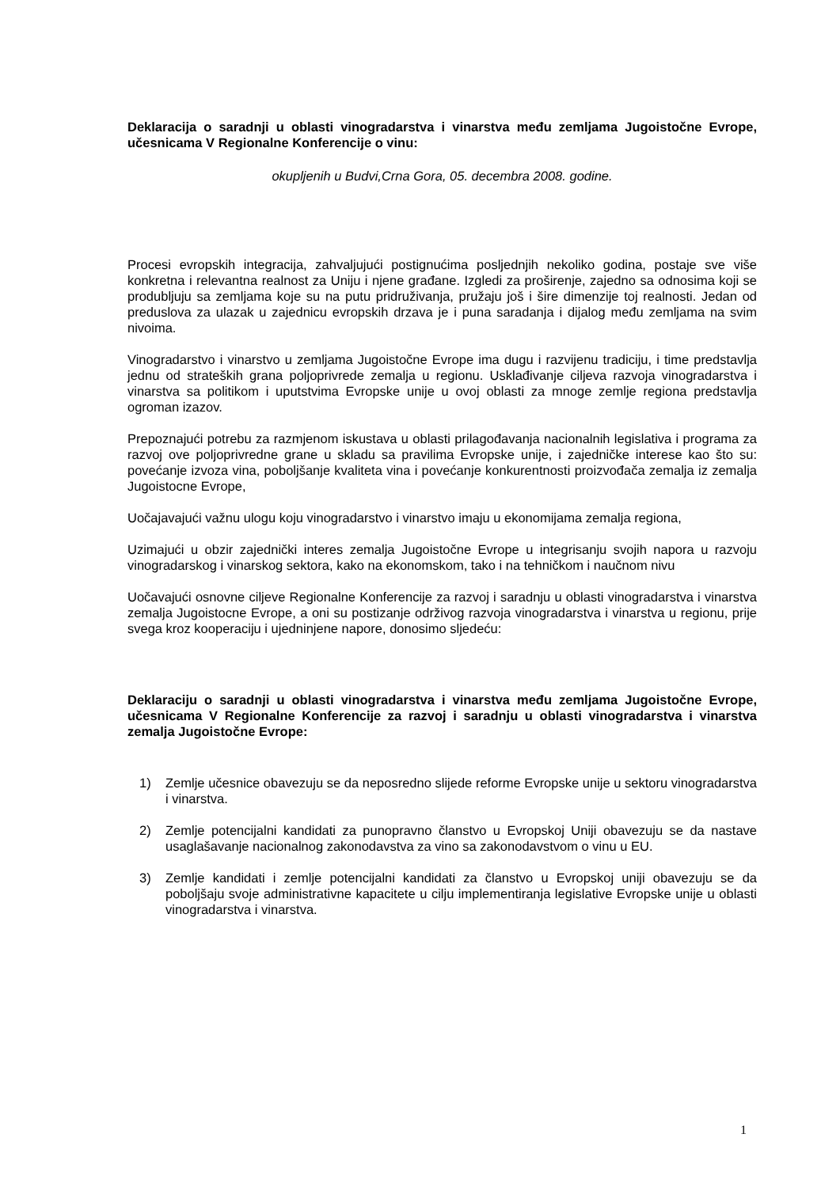Deklaracija o saradnji u oblasti vinogradarstva i vinarstva među zemljama Jugoistočne Evrope, učesnicama V Regionalne Konferencije o vinu:
okupljenih u Budvi,Crna Gora, 05. decembra 2008. godine.
Procesi evropskih integracija, zahvaljujući postignućima posljednjih nekoliko godina, postaje sve više konkretna i relevantna realnost za Uniju i njene građane. Izgledi za proširenje, zajedno sa odnosima koji se produbljuju sa zemljama koje su na putu pridruživanja, pružaju još i šire dimenzije toj realnosti. Jedan od preduslova za ulazak u zajednicu evropskih drzava je i puna saradanja i dijalog među zemljama na svim nivoima.
Vinogradarstvo i vinarstvo u zemljama Jugoistočne Evrope ima dugu i razvijenu tradiciju, i time predstavlja jednu od strateških grana poljoprivrede zemalja u regionu. Usklađivanje ciljeva razvoja vinogradarstva i vinarstva sa politikom i uputstvima Evropske unije u ovoj oblasti za mnoge zemlje regiona predstavlja ogroman izazov.
Prepoznajući potrebu za razmjenom iskustava u oblasti prilagođavanja nacionalnih legislativa i programa za razvoj ove poljoprivredne grane u skladu sa pravilima Evropske unije, i zajedničke interese kao što su: povećanje izvoza vina, poboljšanje kvaliteta vina i povećanje konkurentnosti proizvođača zemalja iz zemalja Jugoistocne Evrope,
Uočajavajući važnu ulogu koju vinogradarstvo i vinarstvo imaju u ekonomijama zemalja regiona,
Uzimajući u obzir zajednički interes zemalja Jugoistočne Evrope u integrisanju svojih napora u razvoju vinogradarskog i vinarskog sektora, kako na ekonomskom, tako i na tehničkom i naučnom nivu
Uočavajući osnovne ciljeve Regionalne Konferencije za razvoj i saradnju u oblasti vinogradarstva i vinarstva zemalja Jugoistocne Evrope, a oni su postizanje održivog razvoja vinogradarstva i vinarstva u regionu, prije svega kroz kooperaciju i ujedninjene napore, donosimo sljedeću:
Deklaraciju o saradnji u oblasti vinogradarstva i vinarstva među zemljama Jugoistočne Evrope, učesnicama V Regionalne Konferencije za razvoj i saradnju u oblasti vinogradarstva i vinarstva zemalja Jugoistočne Evrope:
1) Zemlje učesnice obavezuju se da neposredno slijede reforme Evropske unije u sektoru vinogradarstva i vinarstva.
2) Zemlje potencijalni kandidati za punopravno članstvo u Evropskoj Uniji obavezuju se da nastave usaglašavanje nacionalnog zakonodavstva za vino sa zakonodavstvom o vinu u EU.
3) Zemlje kandidati i zemlje potencijalni kandidati za članstvo u Evropskoj uniji obavezuju se da poboljšaju svoje administrativne kapacitete u cilju implementiranja legislative Evropske unije u oblasti vinogradarstva i vinarstva.
1